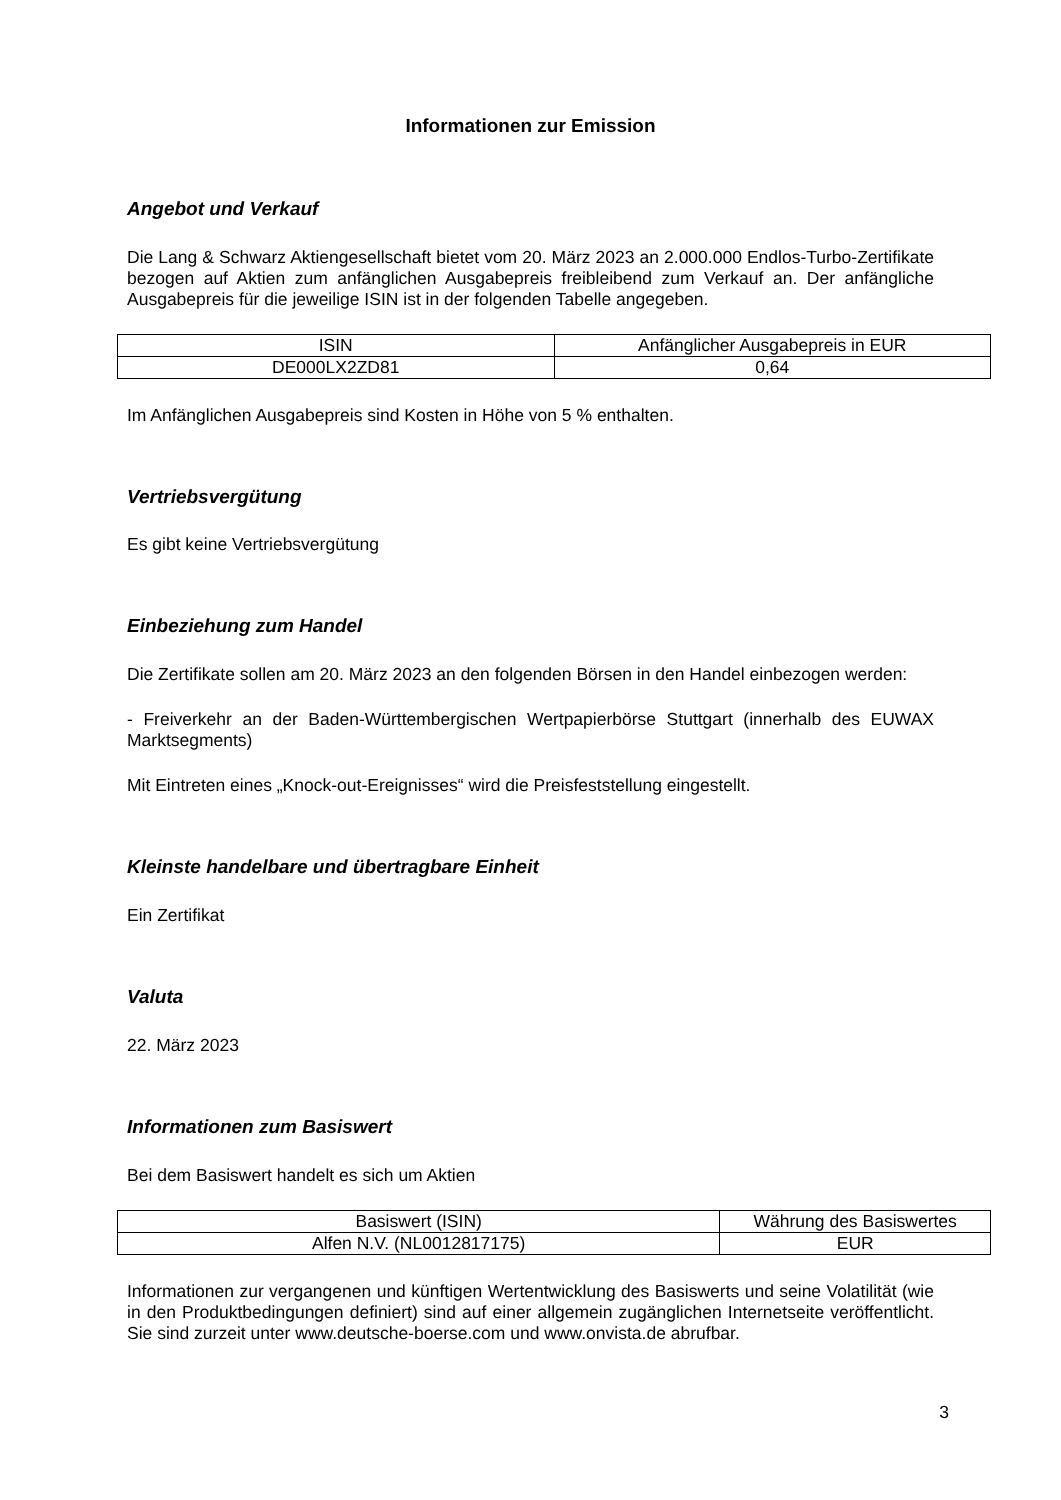Informationen zur Emission
Angebot und Verkauf
Die Lang & Schwarz Aktiengesellschaft bietet vom 20. März 2023 an 2.000.000 Endlos-Turbo-Zertifikate bezogen auf Aktien zum anfänglichen Ausgabepreis freibleibend zum Verkauf an. Der anfängliche Ausgabepreis für die jeweilige ISIN ist in der folgenden Tabelle angegeben.
| ISIN | Anfänglicher Ausgabepreis in EUR |
| DE000LX2ZD81 | 0,64 |
Im Anfänglichen Ausgabepreis sind Kosten in Höhe von 5 % enthalten.
Vertriebsvergütung
Es gibt keine Vertriebsvergütung
Einbeziehung zum Handel
Die Zertifikate sollen am 20. März 2023 an den folgenden Börsen in den Handel einbezogen werden:
- Freiverkehr an der Baden-Württembergischen Wertpapierbörse Stuttgart (innerhalb des EUWAX Marktsegments)
Mit Eintreten eines „Knock-out-Ereignisses“ wird die Preisfeststellung eingestellt.
Kleinste handelbare und übertragbare Einheit
Ein Zertifikat
Valuta
22. März 2023
Informationen zum Basiswert
Bei dem Basiswert handelt es sich um Aktien
| Basiswert (ISIN) | Währung des Basiswertes |
| Alfen N.V. (NL0012817175) | EUR |
Informationen zur vergangenen und künftigen Wertentwicklung des Basiswerts und seine Volatilität (wie in den Produktbedingungen definiert) sind auf einer allgemein zugänglichen Internetseite veröffentlicht. Sie sind zurzeit unter www.deutsche-boerse.com und www.onvista.de abrufbar.
3